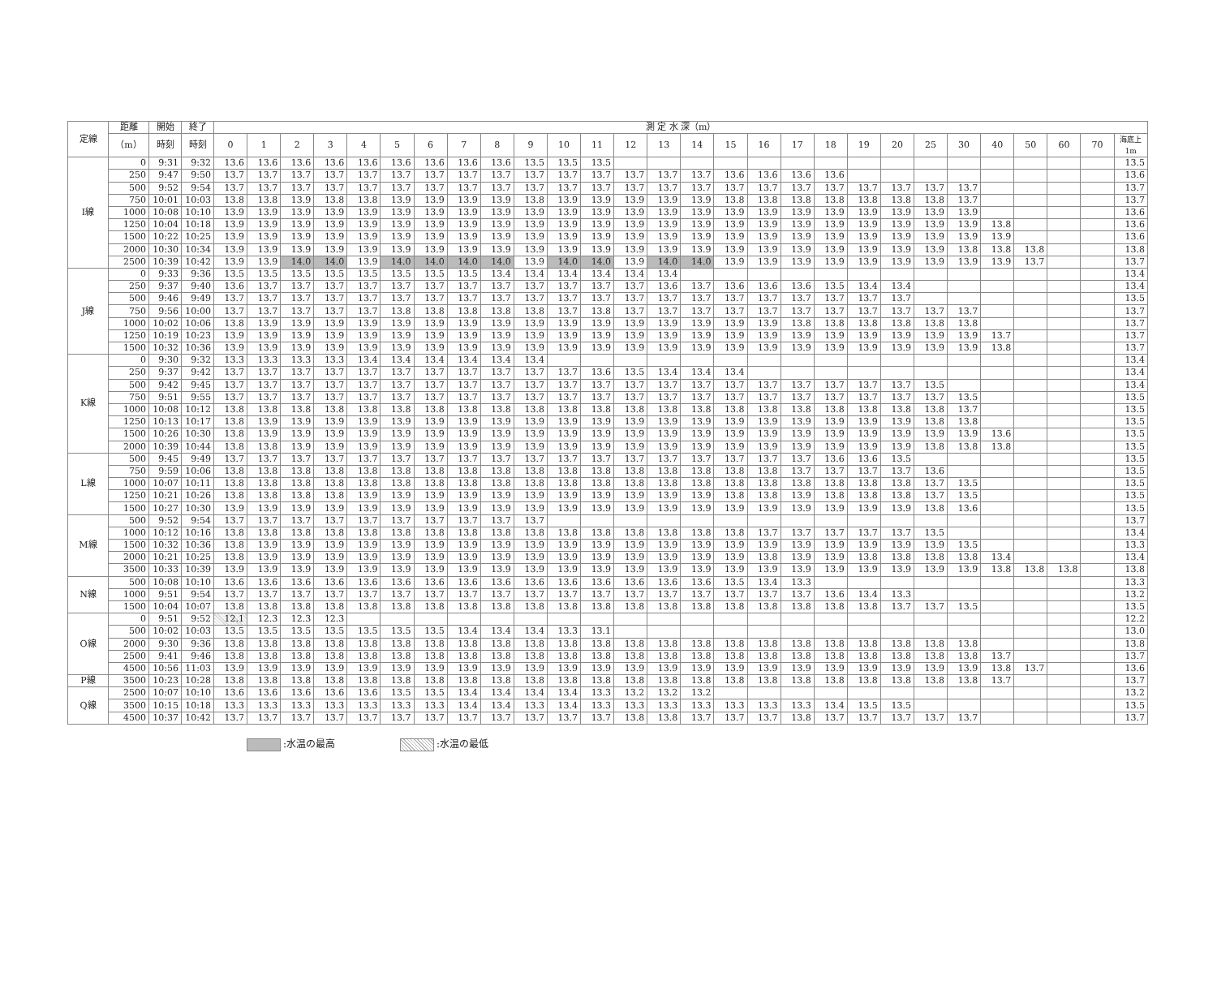| 定線 | 距離 | 開始 | 終了 | 測 定 水 深（m） | | | | | | | | | | | | | | | | | | | | | | | | | | | |
| --- | --- | --- | --- | --- | --- | --- | --- | --- | --- | --- | --- | --- | --- | --- | --- | --- | --- | --- | --- | --- | --- | --- | --- | --- | --- | --- | --- | --- | --- | --- | --- |
| | （m） | 時刻 | 時刻 | 0 | 1 | 2 | 3 | 4 | 5 | 6 | 7 | 8 | 9 | 10 | 11 | 12 | 13 | 14 | 15 | 16 | 17 | 18 | 19 | 20 | 25 | 30 | 40 | 50 | 60 | 70 | 海底上1m |
| I線 | 0 | 9:31 | 9:32 | 13.6 | 13.6 | 13.6 | 13.6 | 13.6 | 13.6 | 13.6 | 13.6 | 13.6 | 13.5 | 13.5 | 13.5 | | | | | | | | | | | | | | | | 13.5 |
| | 250 | 9:47 | 9:50 | 13.7 | 13.7 | 13.7 | 13.7 | 13.7 | 13.7 | 13.7 | 13.7 | 13.7 | 13.7 | 13.7 | 13.7 | 13.7 | 13.7 | 13.7 | 13.6 | 13.6 | 13.6 | 13.6 | | | | | | | | | 13.6 |
| | 500 | 9:52 | 9:54 | 13.7 | 13.7 | 13.7 | 13.7 | 13.7 | 13.7 | 13.7 | 13.7 | 13.7 | 13.7 | 13.7 | 13.7 | 13.7 | 13.7 | 13.7 | 13.7 | 13.7 | 13.7 | 13.7 | 13.7 | 13.7 | 13.7 | 13.7 | | | | | 13.7 |
| | 750 | 10:01 | 10:03 | 13.8 | 13.8 | 13.9 | 13.8 | 13.8 | 13.9 | 13.9 | 13.9 | 13.9 | 13.8 | 13.9 | 13.9 | 13.9 | 13.9 | 13.9 | 13.8 | 13.8 | 13.8 | 13.8 | 13.8 | 13.8 | 13.8 | 13.7 | | | | | 13.7 |
| | 1000 | 10:08 | 10:10 | 13.9 | 13.9 | 13.9 | 13.9 | 13.9 | 13.9 | 13.9 | 13.9 | 13.9 | 13.9 | 13.9 | 13.9 | 13.9 | 13.9 | 13.9 | 13.9 | 13.9 | 13.9 | 13.9 | 13.9 | 13.9 | 13.9 | 13.9 | | | | | 13.6 |
| | 1250 | 10:04 | 10:18 | 13.9 | 13.9 | 13.9 | 13.9 | 13.9 | 13.9 | 13.9 | 13.9 | 13.9 | 13.9 | 13.9 | 13.9 | 13.9 | 13.9 | 13.9 | 13.9 | 13.9 | 13.9 | 13.9 | 13.9 | 13.9 | 13.9 | 13.9 | 13.8 | | | | 13.6 |
| | 1500 | 10:22 | 10:25 | 13.9 | 13.9 | 13.9 | 13.9 | 13.9 | 13.9 | 13.9 | 13.9 | 13.9 | 13.9 | 13.9 | 13.9 | 13.9 | 13.9 | 13.9 | 13.9 | 13.9 | 13.9 | 13.9 | 13.9 | 13.9 | 13.9 | 13.9 | 13.9 | | | | 13.6 |
| | 2000 | 10:30 | 10:34 | 13.9 | 13.9 | 13.9 | 13.9 | 13.9 | 13.9 | 13.9 | 13.9 | 13.9 | 13.9 | 13.9 | 13.9 | 13.9 | 13.9 | 13.9 | 13.9 | 13.9 | 13.9 | 13.9 | 13.9 | 13.9 | 13.9 | 13.8 | 13.8 | 13.8 | | | 13.8 |
| | 2500 | 10:39 | 10:42 | 13.9 | 13.9 | 14.0 | 14.0 | 13.9 | 14.0 | 14.0 | 14.0 | 14.0 | 13.9 | 14.0 | 14.0 | 13.9 | 14.0 | 14.0 | 13.9 | 13.9 | 13.9 | 13.9 | 13.9 | 13.9 | 13.9 | 13.9 | 13.9 | 13.7 | | | 13.7 |
| J線 | 0 | 9:33 | 9:36 | 13.5 | 13.5 | 13.5 | 13.5 | 13.5 | 13.5 | 13.5 | 13.5 | 13.4 | 13.4 | 13.4 | 13.4 | 13.4 | 13.4 | | | | | | | | | | | | | | 13.4 |
| | 250 | 9:37 | 9:40 | 13.6 | 13.7 | 13.7 | 13.7 | 13.7 | 13.7 | 13.7 | 13.7 | 13.7 | 13.7 | 13.7 | 13.7 | 13.7 | 13.6 | 13.7 | 13.6 | 13.6 | 13.6 | 13.5 | 13.4 | 13.4 | | | | | | | 13.4 |
| | 500 | 9:46 | 9:49 | 13.7 | 13.7 | 13.7 | 13.7 | 13.7 | 13.7 | 13.7 | 13.7 | 13.7 | 13.7 | 13.7 | 13.7 | 13.7 | 13.7 | 13.7 | 13.7 | 13.7 | 13.7 | 13.7 | 13.7 | 13.7 | | | | | | | 13.5 |
| | 750 | 9:56 | 10:00 | 13.7 | 13.7 | 13.7 | 13.7 | 13.7 | 13.8 | 13.8 | 13.8 | 13.8 | 13.8 | 13.7 | 13.8 | 13.7 | 13.7 | 13.7 | 13.7 | 13.7 | 13.7 | 13.7 | 13.7 | 13.7 | 13.7 | 13.7 | | | | | 13.7 |
| | 1000 | 10:02 | 10:06 | 13.8 | 13.9 | 13.9 | 13.9 | 13.9 | 13.9 | 13.9 | 13.9 | 13.9 | 13.9 | 13.9 | 13.9 | 13.9 | 13.9 | 13.9 | 13.9 | 13.9 | 13.8 | 13.8 | 13.8 | 13.8 | 13.8 | 13.8 | | | | | 13.7 |
| | 1250 | 10:19 | 10:23 | 13.9 | 13.9 | 13.9 | 13.9 | 13.9 | 13.9 | 13.9 | 13.9 | 13.9 | 13.9 | 13.9 | 13.9 | 13.9 | 13.9 | 13.9 | 13.9 | 13.9 | 13.9 | 13.9 | 13.9 | 13.9 | 13.9 | 13.9 | 13.7 | | | | 13.7 |
| | 1500 | 10:32 | 10:36 | 13.9 | 13.9 | 13.9 | 13.9 | 13.9 | 13.9 | 13.9 | 13.9 | 13.9 | 13.9 | 13.9 | 13.9 | 13.9 | 13.9 | 13.9 | 13.9 | 13.9 | 13.9 | 13.9 | 13.9 | 13.9 | 13.9 | 13.9 | 13.8 | | | | 13.7 |
| K線 | 0 | 9:30 | 9:32 | 13.3 | 13.3 | 13.3 | 13.3 | 13.4 | 13.4 | 13.4 | 13.4 | 13.4 | 13.4 | | | | | | | | | | | | | | | | | | 13.4 |
| | 250 | 9:37 | 9:42 | 13.7 | 13.7 | 13.7 | 13.7 | 13.7 | 13.7 | 13.7 | 13.7 | 13.7 | 13.7 | 13.7 | 13.6 | 13.5 | 13.4 | 13.4 | 13.4 | | | | | | | | | | | | 13.4 |
| | 500 | 9:42 | 9:45 | 13.7 | 13.7 | 13.7 | 13.7 | 13.7 | 13.7 | 13.7 | 13.7 | 13.7 | 13.7 | 13.7 | 13.7 | 13.7 | 13.7 | 13.7 | 13.7 | 13.7 | 13.7 | 13.7 | 13.7 | 13.7 | 13.5 | | | | | | 13.4 |
| | 750 | 9:51 | 9:55 | 13.7 | 13.7 | 13.7 | 13.7 | 13.7 | 13.7 | 13.7 | 13.7 | 13.7 | 13.7 | 13.7 | 13.7 | 13.7 | 13.7 | 13.7 | 13.7 | 13.7 | 13.7 | 13.7 | 13.7 | 13.7 | 13.7 | 13.5 | | | | | 13.5 |
| | 1000 | 10:08 | 10:12 | 13.8 | 13.8 | 13.8 | 13.8 | 13.8 | 13.8 | 13.8 | 13.8 | 13.8 | 13.8 | 13.8 | 13.8 | 13.8 | 13.8 | 13.8 | 13.8 | 13.8 | 13.8 | 13.8 | 13.8 | 13.8 | 13.8 | 13.7 | | | | | 13.5 |
| | 1250 | 10:13 | 10:17 | 13.8 | 13.9 | 13.9 | 13.9 | 13.9 | 13.9 | 13.9 | 13.9 | 13.9 | 13.9 | 13.9 | 13.9 | 13.9 | 13.9 | 13.9 | 13.9 | 13.9 | 13.9 | 13.9 | 13.9 | 13.9 | 13.8 | 13.8 | | | | | 13.5 |
| | 1500 | 10:26 | 10:30 | 13.8 | 13.9 | 13.9 | 13.9 | 13.9 | 13.9 | 13.9 | 13.9 | 13.9 | 13.9 | 13.9 | 13.9 | 13.9 | 13.9 | 13.9 | 13.9 | 13.9 | 13.9 | 13.9 | 13.9 | 13.9 | 13.9 | 13.9 | 13.6 | | | | 13.5 |
| | 2000 | 10:39 | 10:44 | 13.8 | 13.8 | 13.9 | 13.9 | 13.9 | 13.9 | 13.9 | 13.9 | 13.9 | 13.9 | 13.9 | 13.9 | 13.9 | 13.9 | 13.9 | 13.9 | 13.9 | 13.9 | 13.9 | 13.9 | 13.9 | 13.8 | 13.8 | 13.8 | | | | 13.5 |
| L線 | 500 | 9:45 | 9:49 | 13.7 | 13.7 | 13.7 | 13.7 | 13.7 | 13.7 | 13.7 | 13.7 | 13.7 | 13.7 | 13.7 | 13.7 | 13.7 | 13.7 | 13.7 | 13.7 | 13.7 | 13.7 | 13.6 | 13.6 | 13.5 | | | | | | | 13.5 |
| | 750 | 9:59 | 10:06 | 13.8 | 13.8 | 13.8 | 13.8 | 13.8 | 13.8 | 13.8 | 13.8 | 13.8 | 13.8 | 13.8 | 13.8 | 13.8 | 13.8 | 13.8 | 13.8 | 13.8 | 13.7 | 13.7 | 13.7 | 13.7 | 13.6 | | | | | | 13.5 |
| | 1000 | 10:07 | 10:11 | 13.8 | 13.8 | 13.8 | 13.8 | 13.8 | 13.8 | 13.8 | 13.8 | 13.8 | 13.8 | 13.8 | 13.8 | 13.8 | 13.8 | 13.8 | 13.8 | 13.8 | 13.8 | 13.8 | 13.8 | 13.8 | 13.7 | 13.5 | | | | | 13.5 |
| | 1250 | 10:21 | 10:26 | 13.8 | 13.8 | 13.8 | 13.8 | 13.9 | 13.9 | 13.9 | 13.9 | 13.9 | 13.9 | 13.9 | 13.9 | 13.9 | 13.9 | 13.9 | 13.8 | 13.8 | 13.9 | 13.8 | 13.8 | 13.8 | 13.7 | 13.5 | | | | | 13.5 |
| | 1500 | 10:27 | 10:30 | 13.9 | 13.9 | 13.9 | 13.9 | 13.9 | 13.9 | 13.9 | 13.9 | 13.9 | 13.9 | 13.9 | 13.9 | 13.9 | 13.9 | 13.9 | 13.9 | 13.9 | 13.9 | 13.9 | 13.9 | 13.9 | 13.8 | 13.6 | | | | | 13.5 |
| M線 | 500 | 9:52 | 9:54 | 13.7 | 13.7 | 13.7 | 13.7 | 13.7 | 13.7 | 13.7 | 13.7 | 13.7 | 13.7 | | | | | | | | | | | | | | | | | | 13.7 |
| | 1000 | 10:12 | 10:16 | 13.8 | 13.8 | 13.8 | 13.8 | 13.8 | 13.8 | 13.8 | 13.8 | 13.8 | 13.8 | 13.8 | 13.8 | 13.8 | 13.8 | 13.8 | 13.8 | 13.7 | 13.7 | 13.7 | 13.7 | 13.7 | 13.5 | | | | | | 13.4 |
| | 1500 | 10:32 | 10:36 | 13.8 | 13.9 | 13.9 | 13.9 | 13.9 | 13.9 | 13.9 | 13.9 | 13.9 | 13.9 | 13.9 | 13.9 | 13.9 | 13.9 | 13.9 | 13.9 | 13.9 | 13.9 | 13.9 | 13.9 | 13.9 | 13.9 | 13.5 | | | | | 13.3 |
| | 2000 | 10:21 | 10:25 | 13.8 | 13.9 | 13.9 | 13.9 | 13.9 | 13.9 | 13.9 | 13.9 | 13.9 | 13.9 | 13.9 | 13.9 | 13.9 | 13.9 | 13.9 | 13.9 | 13.8 | 13.9 | 13.9 | 13.8 | 13.8 | 13.8 | 13.8 | 13.4 | | | | 13.4 |
| | 3500 | 10:33 | 10:39 | 13.9 | 13.9 | 13.9 | 13.9 | 13.9 | 13.9 | 13.9 | 13.9 | 13.9 | 13.9 | 13.9 | 13.9 | 13.9 | 13.9 | 13.9 | 13.9 | 13.9 | 13.9 | 13.9 | 13.9 | 13.9 | 13.9 | 13.9 | 13.8 | 13.8 | 13.8 | | 13.8 |
| N線 | 500 | 10:08 | 10:10 | 13.6 | 13.6 | 13.6 | 13.6 | 13.6 | 13.6 | 13.6 | 13.6 | 13.6 | 13.6 | 13.6 | 13.6 | 13.6 | 13.6 | 13.6 | 13.5 | 13.4 | 13.3 | | | | | | | | | | 13.3 |
| | 1000 | 9:51 | 9:54 | 13.7 | 13.7 | 13.7 | 13.7 | 13.7 | 13.7 | 13.7 | 13.7 | 13.7 | 13.7 | 13.7 | 13.7 | 13.7 | 13.7 | 13.7 | 13.7 | 13.7 | 13.7 | 13.6 | 13.4 | 13.3 | | | | | | | 13.2 |
| | 1500 | 10:04 | 10:07 | 13.8 | 13.8 | 13.8 | 13.8 | 13.8 | 13.8 | 13.8 | 13.8 | 13.8 | 13.8 | 13.8 | 13.8 | 13.8 | 13.8 | 13.8 | 13.8 | 13.8 | 13.8 | 13.8 | 13.8 | 13.7 | 13.7 | 13.5 | | | | | 13.5 |
| O線 | 0 | 9:51 | 9:52 | 12.1 | 12.3 | 12.3 | 12.3 | | | | | | | | | | | | | | | | | | | | | | | | 12.2 |
| | 500 | 10:02 | 10:03 | 13.5 | 13.5 | 13.5 | 13.5 | 13.5 | 13.5 | 13.5 | 13.4 | 13.4 | 13.4 | 13.3 | 13.1 | | | | | | | | | | | | | | | | 13.0 |
| | 2000 | 9:30 | 9:36 | 13.8 | 13.8 | 13.8 | 13.8 | 13.8 | 13.8 | 13.8 | 13.8 | 13.8 | 13.8 | 13.8 | 13.8 | 13.8 | 13.8 | 13.8 | 13.8 | 13.8 | 13.8 | 13.8 | 13.8 | 13.8 | 13.8 | 13.8 | | | | | 13.8 |
| | 2500 | 9:41 | 9:46 | 13.8 | 13.8 | 13.8 | 13.8 | 13.8 | 13.8 | 13.8 | 13.8 | 13.8 | 13.8 | 13.8 | 13.8 | 13.8 | 13.8 | 13.8 | 13.8 | 13.8 | 13.8 | 13.8 | 13.8 | 13.8 | 13.8 | 13.8 | 13.7 | | | | 13.7 |
| | 4500 | 10:56 | 11:03 | 13.9 | 13.9 | 13.9 | 13.9 | 13.9 | 13.9 | 13.9 | 13.9 | 13.9 | 13.9 | 13.9 | 13.9 | 13.9 | 13.9 | 13.9 | 13.9 | 13.9 | 13.9 | 13.9 | 13.9 | 13.9 | 13.9 | 13.9 | 13.8 | 13.7 | | | 13.6 |
| P線 | 3500 | 10:23 | 10:28 | 13.8 | 13.8 | 13.8 | 13.8 | 13.8 | 13.8 | 13.8 | 13.8 | 13.8 | 13.8 | 13.8 | 13.8 | 13.8 | 13.8 | 13.8 | 13.8 | 13.8 | 13.8 | 13.8 | 13.8 | 13.8 | 13.8 | 13.8 | 13.7 | | | | 13.7 |
| Q線 | 2500 | 10:07 | 10:10 | 13.6 | 13.6 | 13.6 | 13.6 | 13.6 | 13.5 | 13.5 | 13.4 | 13.4 | 13.4 | 13.4 | 13.3 | 13.2 | 13.2 | 13.2 | | | | | | | | | | | | | 13.2 |
| | 3500 | 10:15 | 10:18 | 13.3 | 13.3 | 13.3 | 13.3 | 13.3 | 13.3 | 13.3 | 13.4 | 13.4 | 13.3 | 13.4 | 13.3 | 13.3 | 13.3 | 13.3 | 13.3 | 13.3 | 13.3 | 13.4 | 13.5 | 13.5 | | | | | | | 13.5 |
| | 4500 | 10:37 | 10:42 | 13.7 | 13.7 | 13.7 | 13.7 | 13.7 | 13.7 | 13.7 | 13.7 | 13.7 | 13.7 | 13.7 | 13.7 | 13.8 | 13.8 | 13.7 | 13.7 | 13.7 | 13.8 | 13.7 | 13.7 | 13.7 | 13.7 | 13.7 | | | | | 13.7 |
:水温の最高 :水温の最低